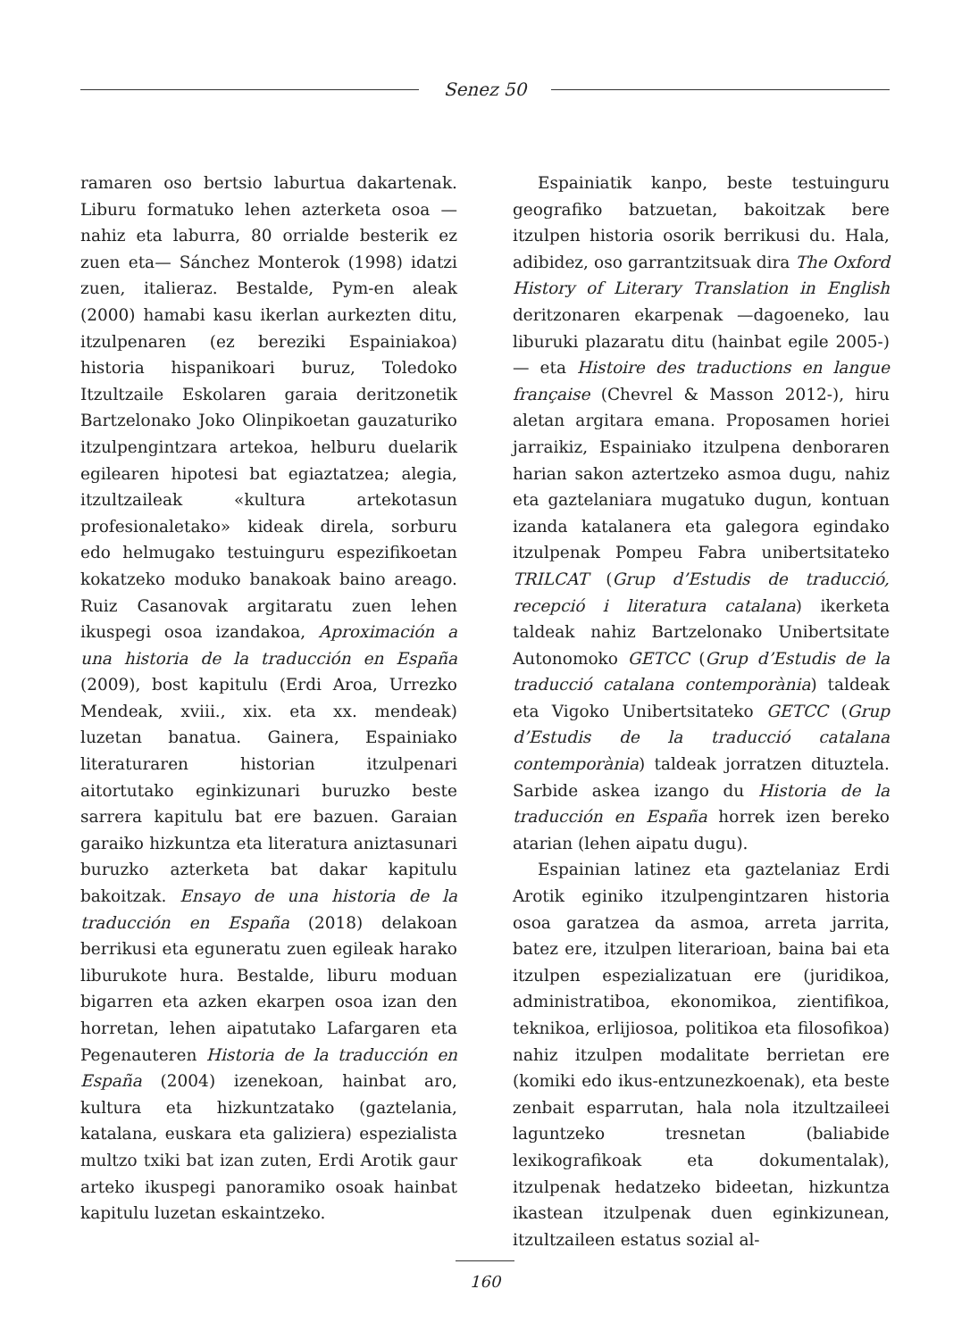Senez 50
ramaren oso bertsio laburtua dakartenak. Liburu formatuko lehen azterketa osoa —nahiz eta laburra, 80 orrialde besterik ez zuen eta— Sánchez Monterok (1998) idatzi zuen, italieraz. Bestalde, Pym-en aleak (2000) hamabi kasu ikerlan aurkezten ditu, itzulpenaren (ez bereziki Espainiakoa) historia hispanikoari buruz, Toledoko Itzultzaile Eskolaren garaia deritzonetik Bartzelonako Joko Olinpikoetan gauzaturiko itzulpengintzara artekoa, helburu duelarik egilearen hipotesi bat egiaztatzea; alegia, itzultzaileak «kultura artekotasun profesionaletako» kideak direla, sorburu edo helmugako testuinguru espezifikoetan kokatzeko moduko banakoak baino areago. Ruiz Casanovak argitaratu zuen lehen ikuspegi osoa izandakoa, Aproximación a una historia de la traducción en España (2009), bost kapitulu (Erdi Aroa, Urrezko Mendeak, xviii., xix. eta xx. mendeak) luzetan banatua. Gainera, Espainiako literaturaren historian itzulpenari aitortutako eginkizunari buruzko beste sarrera kapitulu bat ere bazuen. Garaian garaiko hizkuntza eta literatura aniztasunari buruzko azterketa bat dakar kapitulu bakoitzak. Ensayo de una historia de la traducción en España (2018) delakoan berrikusi eta eguneratu zuen egileak harako liburukote hura. Bestalde, liburu moduan bigarren eta azken ekarpen osoa izan den horretan, lehen aipatutako Lafargaren eta Pegenauteren Historia de la traducción en España (2004) izenekoan, hainbat aro, kultura eta hizkuntzatako (gaztelania, katalana, euskara eta galiziera) espezialista multzo txiki bat izan zuten, Erdi Arotik gaur arteko ikuspegi panoramiko osoak hainbat kapitulu luzetan eskaintzeko.
Espainiatik kanpo, beste testuinguru geografiko batzuetan, bakoitzak bere itzulpen historia osorik berrikusi du. Hala, adibidez, oso garrantzitsuak dira The Oxford History of Literary Translation in English deritzonaren ekarpenak —dagoeneko, lau liburuki plazaratu ditu (hainbat egile 2005-)— eta Histoire des traductions en langue française (Chevrel & Masson 2012-), hiru aletan argitara emana. Proposamen horiei jarraikiz, Espainiako itzulpena denboraren harian sakon aztertzeko asmoa dugu, nahiz eta gaztelaniara mugatuko dugun, kontuan izanda katalanera eta galegora egindako itzulpenak Pompeu Fabra unibertsitateko TRILCAT (Grup d’Estudis de traducció, recepció i literatura catalana) ikerketa taldeak nahiz Bartzelonako Unibertsitate Autonomoko GETCC (Grup d’Estudis de la traducció catalana contemporània) taldeak eta Vigoko Unibertsitateko GETCC (Grup d’Estudis de la traducció catalana contemporània) taldeak jorratzen dituztela. Sarbide askea izango du Historia de la traducción en España horrek izen bereko atarian (lehen aipatu dugu).
Espainian latinez eta gaztelaniaz Erdi Arotik eginiko itzulpengintzaren historia osoa garatzea da asmoa, arreta jarrita, batez ere, itzulpen literarioan, baina bai eta itzulpen espezializatuan ere (juridikoa, administratiboa, ekonomikoa, zientifikoa, teknikoa, erlijiosoa, politikoa eta filosofikoa) nahiz itzulpen modalitate berrietan ere (komiki edo ikus-entzunezkoenak), eta beste zenbait esparrutan, hala nola itzultzaileei laguntzeko tresnetan (baliabide lexikografikoak eta dokumentalak), itzulpenak hedatzeko bideetan, hizkuntza ikastean itzulpenak duen eginkizunean, itzultzaileen estatus sozial al-
160